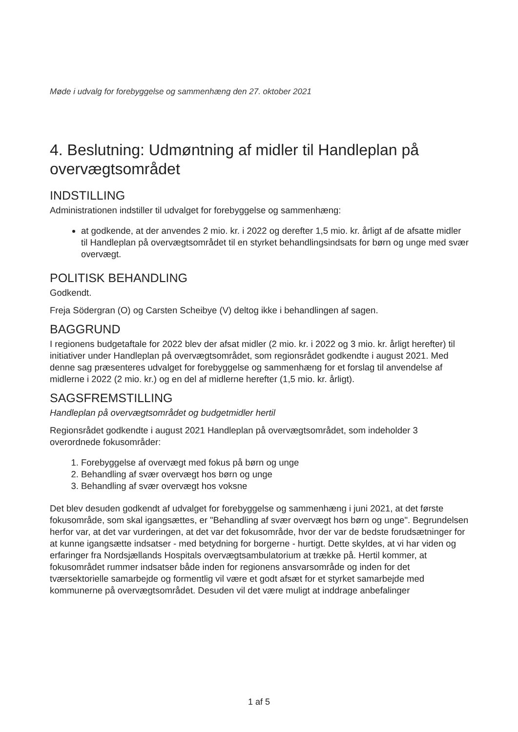Møde i udvalg for forebyggelse og sammenhæng den 27. oktober 2021
4. Beslutning: Udmøntning af midler til Handleplan på overvægtsområdet
INDSTILLING
Administrationen indstiller til udvalget for forebyggelse og sammenhæng:
at godkende, at der anvendes 2 mio. kr. i 2022 og derefter 1,5 mio. kr. årligt af de afsatte midler til Handleplan på overvægtsområdet til en styrket behandlingsindsats for børn og unge med svær overvægt.
POLITISK BEHANDLING
Godkendt.
Freja Södergran (O) og Carsten Scheibye (V) deltog ikke i behandlingen af sagen.
BAGGRUND
I regionens budgetaftale for 2022 blev der afsat midler (2 mio. kr. i 2022 og 3 mio. kr. årligt herefter) til initiativer under Handleplan på overvægtsområdet, som regionsrådet godkendte i august 2021. Med denne sag præsenteres udvalget for forebyggelse og sammenhæng for et forslag til anvendelse af midlerne i 2022 (2 mio. kr.) og en del af midlerne herefter (1,5 mio. kr. årligt).
SAGSFREMSTILLING
Handleplan på overvægtsområdet og budgetmidler hertil
Regionsrådet godkendte i august 2021 Handleplan på overvægtsområdet, som indeholder 3 overordnede fokusområder:
1. Forebyggelse af overvægt med fokus på børn og unge
2. Behandling af svær overvægt hos børn og unge
3. Behandling af svær overvægt hos voksne
Det blev desuden godkendt af udvalget for forebyggelse og sammenhæng i juni 2021, at det første fokusområde, som skal igangsættes, er "Behandling af svær overvægt hos børn og unge". Begrundelsen herfor var, at det var vurderingen, at det var det fokusområde, hvor der var de bedste forudsætninger for at kunne igangsætte indsatser - med betydning for borgerne - hurtigt. Dette skyldes, at vi har viden og erfaringer fra Nordsjællands Hospitals overvægtsambulatorium at trække på. Hertil kommer, at fokusområdet rummer indsatser både inden for regionens ansvarsområde og inden for det tværsektorielle samarbejde og formentlig vil være et godt afsæt for et styrket samarbejde med kommunerne på overvægtsområdet. Desuden vil det være muligt at inddrage anbefalinger
1 af 5